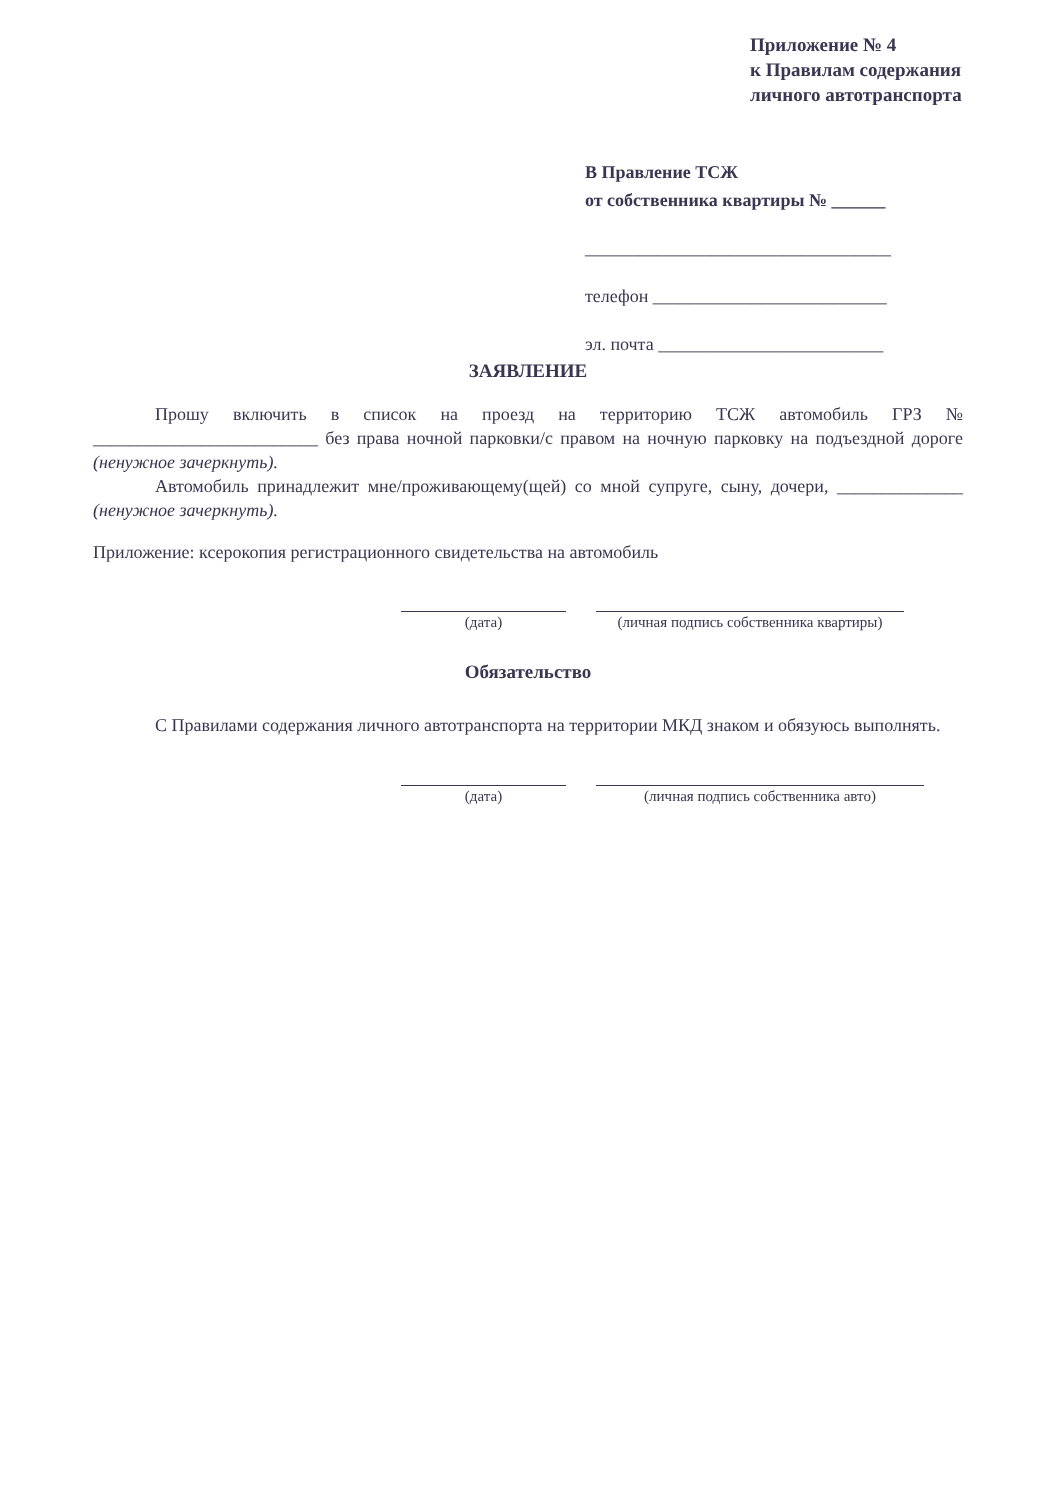Приложение № 4
к Правилам содержания
личного автотранспорта
В Правление ТСЖ
от собственника квартиры № ______
__________________________________
телефон __________________________
эл. почта _________________________
ЗАЯВЛЕНИЕ
Прошу включить в список на проезд на территорию ТСЖ автомобиль ГРЗ № _________________________ без права ночной парковки/с правом на ночную парковку на подъездной дороге (ненужное зачеркнуть).
Автомобиль принадлежит мне/проживающему(щей) со мной супруге, сыну, дочери, ______________ (ненужное зачеркнуть).
Приложение: ксерокопия регистрационного свидетельства на автомобиль
(дата) (личная подпись собственника квартиры)
Обязательство
С Правилами содержания личного автотранспорта на территории МКД знаком и обязуюсь выполнять.
(дата) (личная подпись собственника авто)